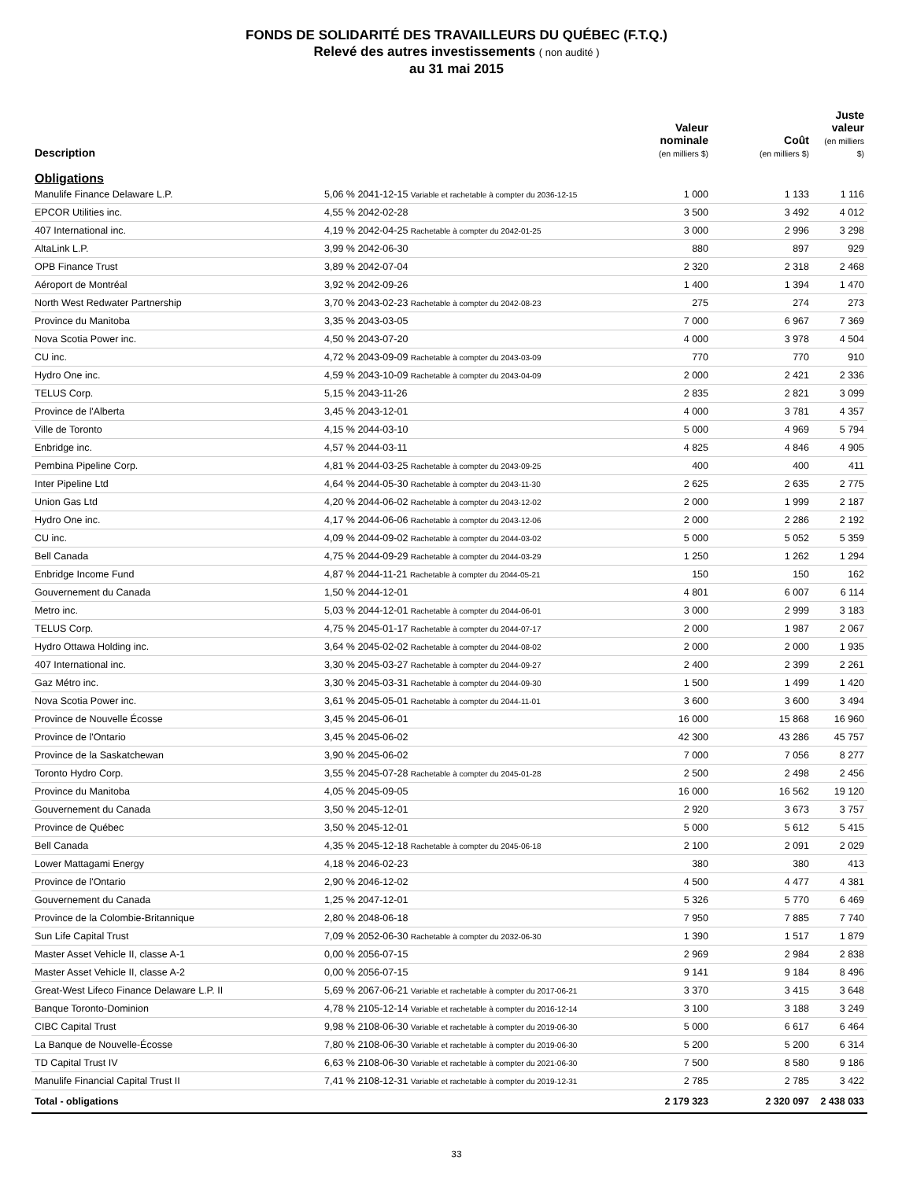FONDS DE SOLIDARITÉ DES TRAVAILLEURS DU QUÉBEC (F.T.Q.)
Relevé des autres investissements ( non audité )
au 31 mai 2015
| Description | | Valeur nominale (en milliers $) | Coût (en milliers $) | Juste valeur (en milliers $) |
| --- | --- | --- | --- | --- |
| Obligations | | | | |
| Manulife Finance Delaware L.P. | 5,06 % 2041-12-15 Variable et rachetable à compter du 2036-12-15 | 1 000 | 1 133 | 1 116 |
| EPCOR Utilities inc. | 4,55 % 2042-02-28 | 3 500 | 3 492 | 4 012 |
| 407 International inc. | 4,19 % 2042-04-25 Rachetable à compter du 2042-01-25 | 3 000 | 2 996 | 3 298 |
| AltaLink L.P. | 3,99 % 2042-06-30 | 880 | 897 | 929 |
| OPB Finance Trust | 3,89 % 2042-07-04 | 2 320 | 2 318 | 2 468 |
| Aéroport de Montréal | 3,92 % 2042-09-26 | 1 400 | 1 394 | 1 470 |
| North West Redwater Partnership | 3,70 % 2043-02-23 Rachetable à compter du 2042-08-23 | 275 | 274 | 273 |
| Province du Manitoba | 3,35 % 2043-03-05 | 7 000 | 6 967 | 7 369 |
| Nova Scotia Power inc. | 4,50 % 2043-07-20 | 4 000 | 3 978 | 4 504 |
| CU inc. | 4,72 % 2043-09-09 Rachetable à compter du 2043-03-09 | 770 | 770 | 910 |
| Hydro One inc. | 4,59 % 2043-10-09 Rachetable à compter du 2043-04-09 | 2 000 | 2 421 | 2 336 |
| TELUS Corp. | 5,15 % 2043-11-26 | 2 835 | 2 821 | 3 099 |
| Province de l'Alberta | 3,45 % 2043-12-01 | 4 000 | 3 781 | 4 357 |
| Ville de Toronto | 4,15 % 2044-03-10 | 5 000 | 4 969 | 5 794 |
| Enbridge inc. | 4,57 % 2044-03-11 | 4 825 | 4 846 | 4 905 |
| Pembina Pipeline Corp. | 4,81 % 2044-03-25 Rachetable à compter du 2043-09-25 | 400 | 400 | 411 |
| Inter Pipeline Ltd | 4,64 % 2044-05-30 Rachetable à compter du 2043-11-30 | 2 625 | 2 635 | 2 775 |
| Union Gas Ltd | 4,20 % 2044-06-02 Rachetable à compter du 2043-12-02 | 2 000 | 1 999 | 2 187 |
| Hydro One inc. | 4,17 % 2044-06-06 Rachetable à compter du 2043-12-06 | 2 000 | 2 286 | 2 192 |
| CU inc. | 4,09 % 2044-09-02 Rachetable à compter du 2044-03-02 | 5 000 | 5 052 | 5 359 |
| Bell Canada | 4,75 % 2044-09-29 Rachetable à compter du 2044-03-29 | 1 250 | 1 262 | 1 294 |
| Enbridge Income Fund | 4,87 % 2044-11-21 Rachetable à compter du 2044-05-21 | 150 | 150 | 162 |
| Gouvernement du Canada | 1,50 % 2044-12-01 | 4 801 | 6 007 | 6 114 |
| Metro inc. | 5,03 % 2044-12-01 Rachetable à compter du 2044-06-01 | 3 000 | 2 999 | 3 183 |
| TELUS Corp. | 4,75 % 2045-01-17 Rachetable à compter du 2044-07-17 | 2 000 | 1 987 | 2 067 |
| Hydro Ottawa Holding inc. | 3,64 % 2045-02-02 Rachetable à compter du 2044-08-02 | 2 000 | 2 000 | 1 935 |
| 407 International inc. | 3,30 % 2045-03-27 Rachetable à compter du 2044-09-27 | 2 400 | 2 399 | 2 261 |
| Gaz Métro inc. | 3,30 % 2045-03-31 Rachetable à compter du 2044-09-30 | 1 500 | 1 499 | 1 420 |
| Nova Scotia Power inc. | 3,61 % 2045-05-01 Rachetable à compter du 2044-11-01 | 3 600 | 3 600 | 3 494 |
| Province de Nouvelle Écosse | 3,45 % 2045-06-01 | 16 000 | 15 868 | 16 960 |
| Province de l'Ontario | 3,45 % 2045-06-02 | 42 300 | 43 286 | 45 757 |
| Province de la Saskatchewan | 3,90 % 2045-06-02 | 7 000 | 7 056 | 8 277 |
| Toronto Hydro Corp. | 3,55 % 2045-07-28 Rachetable à compter du 2045-01-28 | 2 500 | 2 498 | 2 456 |
| Province du Manitoba | 4,05 % 2045-09-05 | 16 000 | 16 562 | 19 120 |
| Gouvernement du Canada | 3,50 % 2045-12-01 | 2 920 | 3 673 | 3 757 |
| Province de Québec | 3,50 % 2045-12-01 | 5 000 | 5 612 | 5 415 |
| Bell Canada | 4,35 % 2045-12-18 Rachetable à compter du 2045-06-18 | 2 100 | 2 091 | 2 029 |
| Lower Mattagami Energy | 4,18 % 2046-02-23 | 380 | 380 | 413 |
| Province de l'Ontario | 2,90 % 2046-12-02 | 4 500 | 4 477 | 4 381 |
| Gouvernement du Canada | 1,25 % 2047-12-01 | 5 326 | 5 770 | 6 469 |
| Province de la Colombie-Britannique | 2,80 % 2048-06-18 | 7 950 | 7 885 | 7 740 |
| Sun Life Capital Trust | 7,09 % 2052-06-30 Rachetable à compter du 2032-06-30 | 1 390 | 1 517 | 1 879 |
| Master Asset Vehicle II, classe A-1 | 0,00 % 2056-07-15 | 2 969 | 2 984 | 2 838 |
| Master Asset Vehicle II, classe A-2 | 0,00 % 2056-07-15 | 9 141 | 9 184 | 8 496 |
| Great-West Lifeco Finance Delaware L.P. II | 5,69 % 2067-06-21 Variable et rachetable à compter du 2017-06-21 | 3 370 | 3 415 | 3 648 |
| Banque Toronto-Dominion | 4,78 % 2105-12-14 Variable et rachetable à compter du 2016-12-14 | 3 100 | 3 188 | 3 249 |
| CIBC Capital Trust | 9,98 % 2108-06-30 Variable et rachetable à compter du 2019-06-30 | 5 000 | 6 617 | 6 464 |
| La Banque de Nouvelle-Écosse | 7,80 % 2108-06-30 Variable et rachetable à compter du 2019-06-30 | 5 200 | 5 200 | 6 314 |
| TD Capital Trust IV | 6,63 % 2108-06-30 Variable et rachetable à compter du 2021-06-30 | 7 500 | 8 580 | 9 186 |
| Manulife Financial Capital Trust II | 7,41 % 2108-12-31 Variable et rachetable à compter du 2019-12-31 | 2 785 | 2 785 | 3 422 |
| Total - obligations | | 2 179 323 | 2 320 097 | 2 438 033 |
33